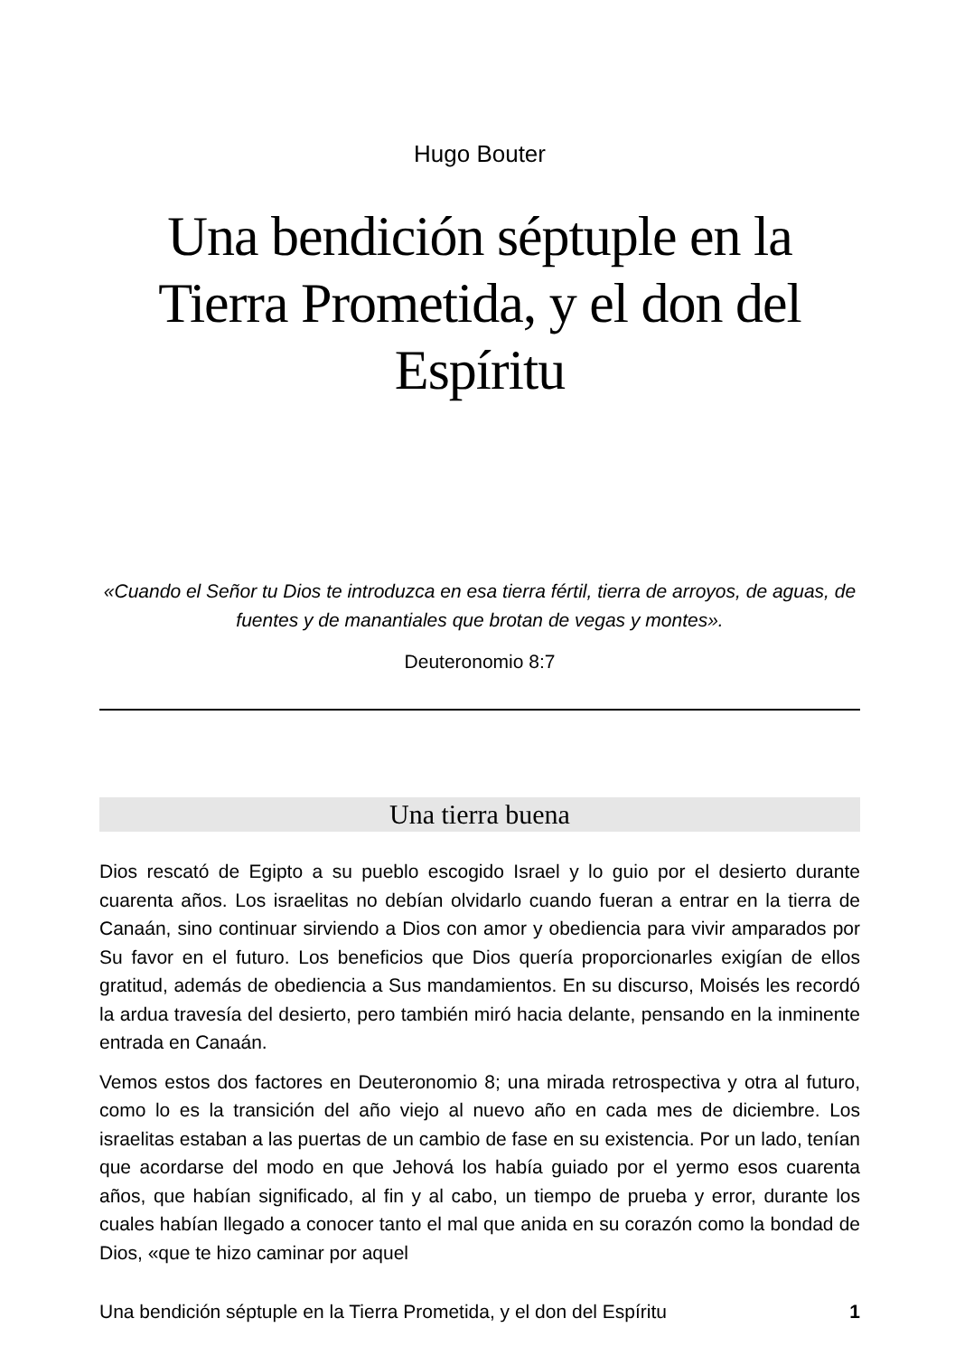Hugo Bouter
Una bendición séptuple en la Tierra Prometida, y el don del Espíritu
«Cuando el Señor tu Dios te introduzca en esa tierra fértil, tierra de arroyos, de aguas, de fuentes y de manantiales que brotan de vegas y montes».
Deuteronomio 8:7
Una tierra buena
Dios rescató de Egipto a su pueblo escogido Israel y lo guio por el desierto durante cuarenta años. Los israelitas no debían olvidarlo cuando fueran a entrar en la tierra de Canaán, sino continuar sirviendo a Dios con amor y obediencia para vivir amparados por Su favor en el futuro. Los beneficios que Dios quería proporcionarles exigían de ellos gratitud, además de obediencia a Sus mandamientos. En su discurso, Moisés les recordó la ardua travesía del desierto, pero también miró hacia delante, pensando en la inminente entrada en Canaán.
Vemos estos dos factores en Deuteronomio 8; una mirada retrospectiva y otra al futuro, como lo es la transición del año viejo al nuevo año en cada mes de diciembre. Los israelitas estaban a las puertas de un cambio de fase en su existencia. Por un lado, tenían que acordarse del modo en que Jehová los había guiado por el yermo esos cuarenta años, que habían significado, al fin y al cabo, un tiempo de prueba y error, durante los cuales habían llegado a conocer tanto el mal que anida en su corazón como la bondad de Dios, «que te hizo caminar por aquel
Una bendición séptuple en la Tierra Prometida, y el don del Espíritu 1